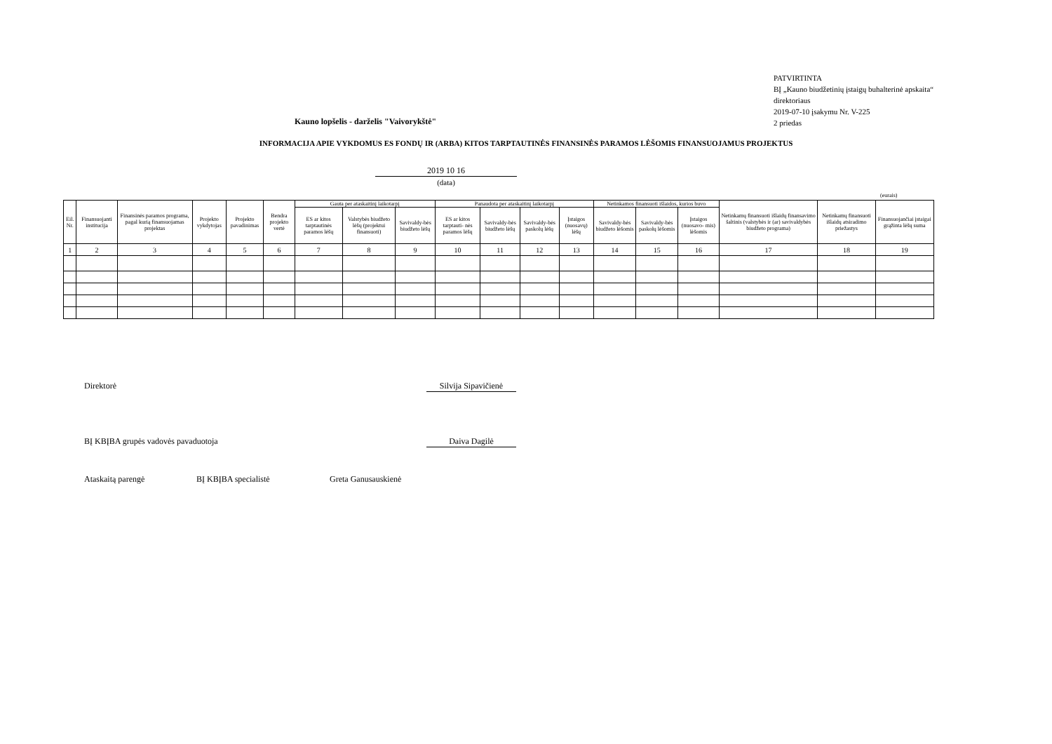PATVIRTINTA
BĮ „Kauno biudžetinių įstaigų buhalterinė apskaita“
direktoriaus
2019-07-10 įsakymu Nr. V-225
2 priedas
Kauno lopšelis - darželis "Vaivorykštė"
INFORMACIJA APIE VYKDOMUS ES FONDŲ IR (ARBA) KITOS TARPTAUTINĖS FINANSINĖS PARAMOS LĖŠOMIS FINANSUOJAMUS PROJEKTUS
2019 10 16
(data)
(eurais)
| Eil. Nr. | Finansuojanti institucija | Finansinės paramos programa, pagal kurią finansuojamas projektas | Projekto vykdytojas | Projekto pavadinimas | Bendra projekto vertė | Gauta per ataskaitinį laikotarpį | | | Panaudota per ataskaitinį laikotarpį | | | | Netinkamos finansuoti išlaidos, kurios buvo | | | Netinkamų finansuoti išlaidų finansavimo šaltinis (valstybės ir (ar) savivaldybės biudžeto programa) | Netinkamų finansuoti išlaidų atsiradimo priežastys | Finansuojančiai įstaigai grąžinta lėšų suma |
| --- | --- | --- | --- | --- | --- | --- | --- | --- | --- | --- | --- | --- | --- | --- | --- | --- | --- | --- |
| | | | | | | ES ar kitos tarptautinės paramos lėšų | Valstybės biudžeto lėšų (projektui finansuoti) | Savivaldy-bės biudžeto lėšų | ES ar kitos tarptauti- nės paramos lėšų | Savivaldy-bės biudžeto lėšų | Savivaldy-bės paskolų lėšų | Įstaigos (nuosavų) lėšų | Savivaldy-bės biudžeto lėšomis | Savivaldy-bės paskolų lėšomis | Įstaigos (nuosavo- mis) lėšomis | | | |
| 1 | 2 | 3 | 4 | 5 | 6 | 7 | 8 | 9 | 10 | 11 | 12 | 13 | 14 | 15 | 16 | 17 | 18 | 19 |
Direktorė
Silvija Sipavičienė
BĮ KBĮBA grupės vadovės pavaduotoja
Daiva Dagilė
Ataskaitą parengė BĮ KBĮBA specialistė Greta Ganusauskienė